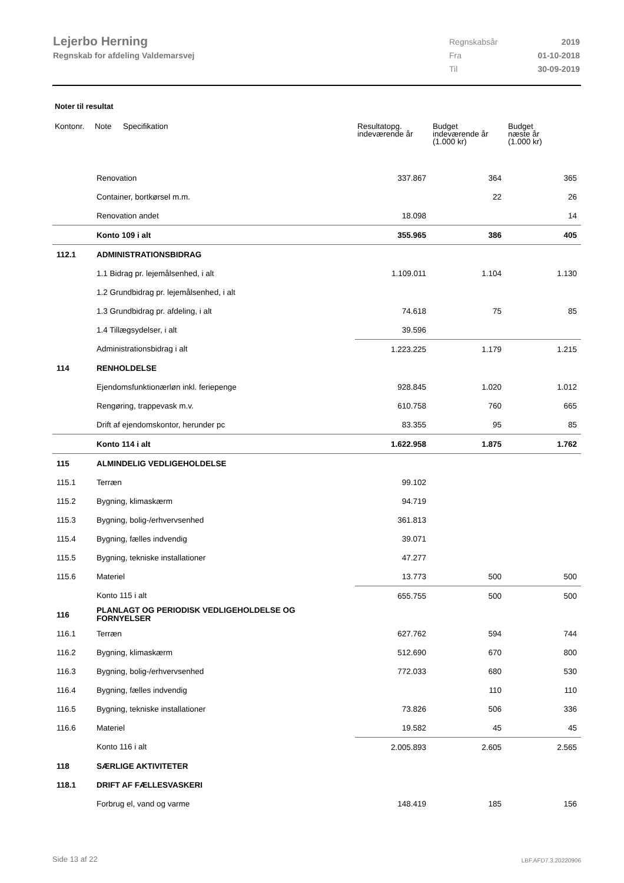Lejerbo Herning
Regnskab for afdeling Valdemarsvej
| Regnskabsår | 2019 |
| Fra | 01-10-2018 |
| Til | 30-09-2019 |
Noter til resultat
| Kontonr. | Note | Specifikation | Resultatopg. indeværende år | Budget indeværende år (1.000 kr) | Budget næste år (1.000 kr) |
| --- | --- | --- | --- | --- | --- |
| | Renovation | | 337.867 | 364 | 365 |
| | Container, bortkørsel m.m. | | | 22 | 26 |
| | Renovation andet | | 18.098 | | 14 |
| | Konto 109 i alt | | 355.965 | 386 | 405 |
| 112.1 | ADMINISTRATIONSBIDRAG | | | | |
| | 1.1 Bidrag pr. lejemålsenhed, i alt | | 1.109.011 | 1.104 | 1.130 |
| | 1.2 Grundbidrag pr. lejemålsenhed, i alt | | | | |
| | 1.3 Grundbidrag pr. afdeling, i alt | | 74.618 | 75 | 85 |
| | 1.4 Tillægsydelser, i alt | | 39.596 | | |
| | Administrationsbidrag i alt | | 1.223.225 | 1.179 | 1.215 |
| 114 | RENHOLDELSE | | | | |
| | Ejendomsfunktionærløn inkl. feriepenge | | 928.845 | 1.020 | 1.012 |
| | Rengøring, trappevask m.v. | | 610.758 | 760 | 665 |
| | Drift af ejendomskontor, herunder pc | | 83.355 | 95 | 85 |
| | Konto 114 i alt | | 1.622.958 | 1.875 | 1.762 |
| 115 | ALMINDELIG VEDLIGEHOLDELSE | | | | |
| 115.1 | Terræn | | 99.102 | | |
| 115.2 | Bygning, klimaskærm | | 94.719 | | |
| 115.3 | Bygning, bolig-/erhvervsenhed | | 361.813 | | |
| 115.4 | Bygning, fælles indvendig | | 39.071 | | |
| 115.5 | Bygning, tekniske installationer | | 47.277 | | |
| 115.6 | Materiel | | 13.773 | 500 | 500 |
| | Konto 115 i alt | | 655.755 | 500 | 500 |
| 116 | PLANLAGT OG PERIODISK VEDLIGEHOLDELSE OG FORNYELSER | | | | |
| 116.1 | Terræn | | 627.762 | 594 | 744 |
| 116.2 | Bygning, klimaskærm | | 512.690 | 670 | 800 |
| 116.3 | Bygning, bolig-/erhvervsenhed | | 772.033 | 680 | 530 |
| 116.4 | Bygning, fælles indvendig | | | 110 | 110 |
| 116.5 | Bygning, tekniske installationer | | 73.826 | 506 | 336 |
| 116.6 | Materiel | | 19.582 | 45 | 45 |
| | Konto 116 i alt | | 2.005.893 | 2.605 | 2.565 |
| 118 | SÆRLIGE AKTIVITETER | | | | |
| 118.1 | DRIFT AF FÆLLESVASKERI | | | | |
| | Forbrug el, vand og varme | | 148.419 | 185 | 156 |
Side 13 af 22 LBF.AFD7.3.20220906